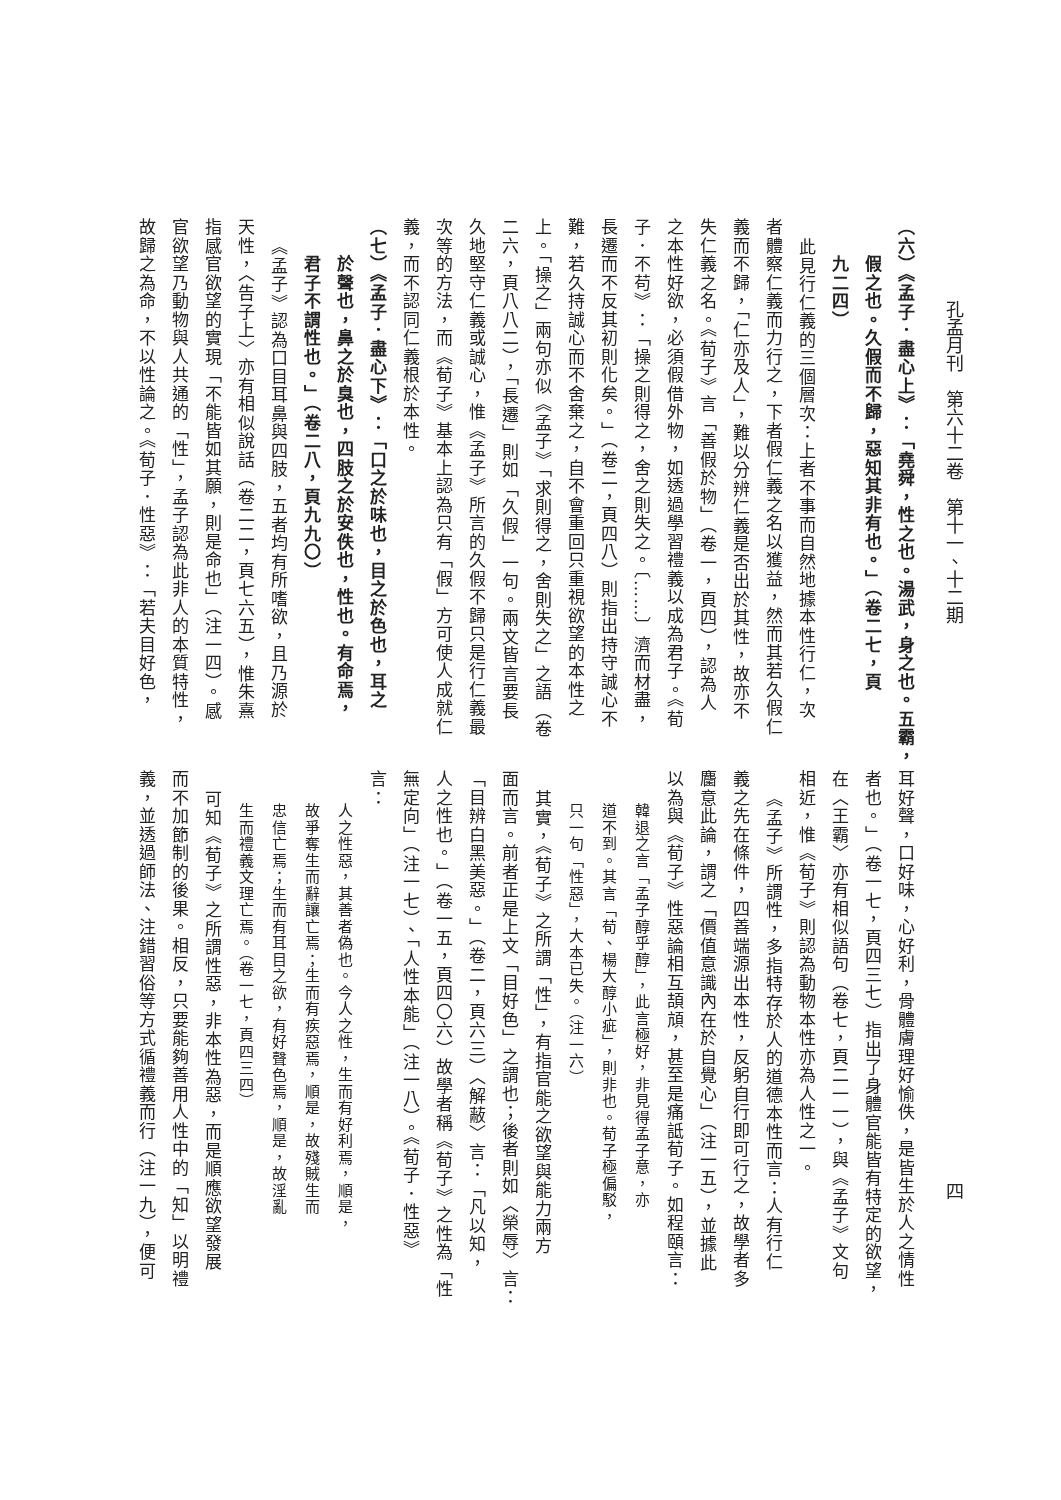孔孟月刊　第六十二卷　第十一、十二期 四
（六）《孟子．盡心上》：「堯舜，性之也。湯武，身之也。五霸，
假之也。久假而不歸，惡知其非有也。」（卷二七，頁
九二四）
此見行仁義的三個層次：上者不事而自然地據本性行仁，次
者體察仁義而力行之，下者假仁義之名以獲益，然而其若久假仁
義而不歸，「仁亦及人」，難以分辨仁義是否出於其性，故亦不
失仁義之名。《荀子》言「善假於物」（卷一，頁四），認為人
之本性好欲，必須假借外物，如透過學習禮義以成為君子。《荀
子．不苟》：「操之則得之，舍之則失之。〔……〕濟而材盡，
長遷而不反其初則化矣。」（卷二，頁四八）則指出持守誠心不
難，若久持誠心而不舍棄之，自不會重回只重視欲望的本性之
上。「操之」兩句亦似《孟子》「求則得之，舍則失之」之語（卷
二六，頁八八二），「長遷」則如「久假」一句。兩文皆言要長
久地堅守仁義或誠心，惟《孟子》所言的久假不歸只是行仁義最
次等的方法，而《荀子》基本上認為只有「假」方可使人成就仁
義，而不認同仁義根於本性。
（七）《孟子．盡心下》：「口之於味也，目之於色也，耳之
於聲也，鼻之於臭也，四肢之於安佚也，性也。有命焉，
君子不謂性也。」（卷二八，頁九九〇）
《孟子》認為口目耳鼻與四肢，五者均有所嗜欲，且乃源於
天性，〈告子上〉亦有相似說話（卷二二，頁七六五），惟朱熹
指感官欲望的實現「不能皆如其願，則是命也」（注一四）。感
官欲望乃動物與人共通的「性」，孟子認為此非人的本質特性，
故歸之為命，不以性論之。《荀子．性惡》：「若夫目好色，
耳好聲，口好味，心好利，骨體膚理好愉佚，是皆生於人之情性
者也。」（卷一七，頁四三七）指出了身體官能皆有特定的欲望，
在〈王霸〉亦有相似語句（卷七，頁二一一），與《孟子》文句
相近，惟《荀子》則認為動物本性亦為人性之一。
《孟子》所謂性，多指特存於人的道德本性而言：人有行仁
義之先在條件，四善端源出本性，反躬自行即可行之，故學者多
麕意此論，謂之「價值意識內在於自覺心」（注一五），並據此
以為與《荀子》性惡論相互頡頏，甚至是痛詆荀子。如程頤言：
韓退之言「孟子醇乎醇」，此言極好，非見得孟子意，亦
道不到。其言「荀、楊大醇小疵」，則非也。荀子極偏駁，
只一句「性惡」，大本已失。（注一六）
其實，《荀子》之所謂「性」，有指官能之欲望與能力兩方
面而言。前者正是上文「目好色」之謂也；後者則如〈榮辱〉言：
「目辨白黑美惡。」（卷二，頁六三）〈解蔽〉言：「凡以知，
人之性也。」（卷一五，頁四〇六）故學者稱《荀子》之性為「性
無定向」（注一七）、「人性本能」（注一八）。《荀子．性惡》
言：
人之性惡，其善者偽也。今人之性，生而有好利焉，順是，
故爭奪生而辭讓亡焉；生而有疾惡焉，順是，故殘賊生而
忠信亡焉；生而有耳目之欲，有好聲色焉，順是，故淫亂
生而禮義文理亡焉。（卷一七，頁四三四）
可知《荀子》之所謂性惡，非本性為惡，而是順應欲望發展
而不加節制的後果。相反，只要能夠善用人性中的「知」以明禮
義，並透過師法、注錯習俗等方式循禮義而行（注一九），便可